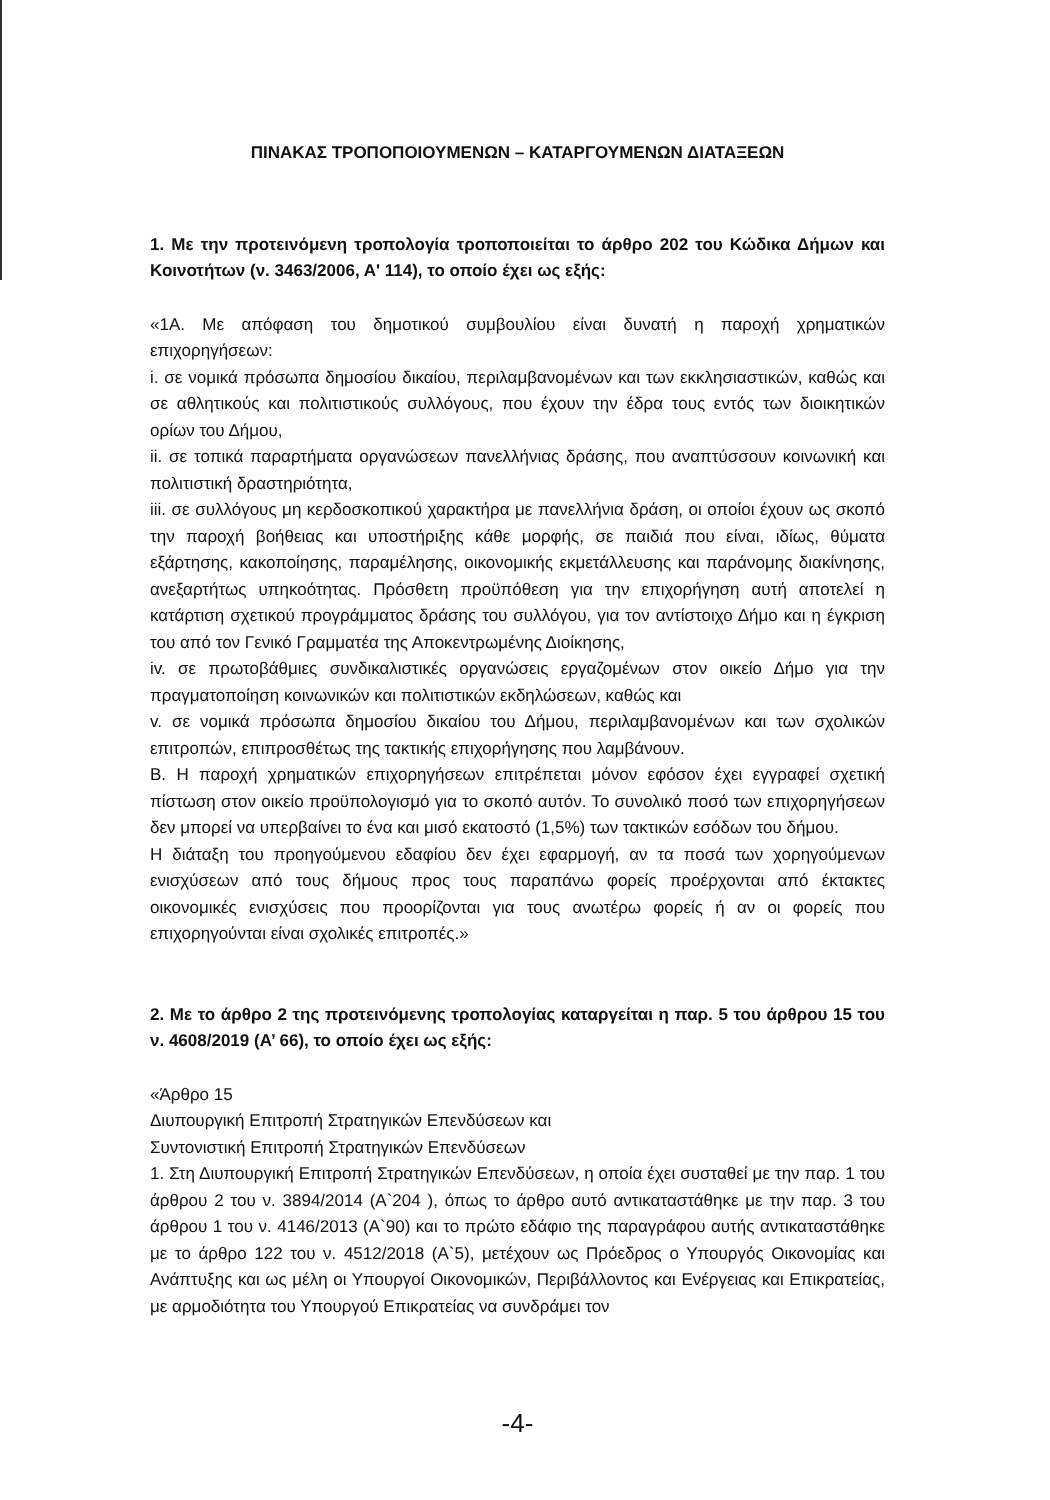ΠΙΝΑΚΑΣ ΤΡΟΠΟΠΟΙΟΥΜΕΝΩΝ – ΚΑΤΑΡΓΟΥΜΕΝΩΝ ΔΙΑΤΑΞΕΩΝ
1. Με την προτεινόμενη τροπολογία τροποποιείται το άρθρο 202 του Κώδικα Δήμων και Κοινοτήτων (ν. 3463/2006, Α' 114), το οποίο έχει ως εξής:
«1Α. Με απόφαση του δημοτικού συμβουλίου είναι δυνατή η παροχή χρηματικών επιχορηγήσεων:
i. σε νομικά πρόσωπα δημοσίου δικαίου, περιλαμβανομένων και των εκκλησιαστικών, καθώς και σε αθλητικούς και πολιτιστικούς συλλόγους, που έχουν την έδρα τους εντός των διοικητικών ορίων του Δήμου,
ii. σε τοπικά παραρτήματα οργανώσεων πανελλήνιας δράσης, που αναπτύσσουν κοινωνική και πολιτιστική δραστηριότητα,
iii. σε συλλόγους μη κερδοσκοπικού χαρακτήρα με πανελλήνια δράση, οι οποίοι έχουν ως σκοπό την παροχή βοήθειας και υποστήριξης κάθε μορφής, σε παιδιά που είναι, ιδίως, θύματα εξάρτησης, κακοποίησης, παραμέλησης, οικονομικής εκμετάλλευσης και παράνομης διακίνησης, ανεξαρτήτως υπηκοότητας. Πρόσθετη προϋπόθεση για την επιχορήγηση αυτή αποτελεί η κατάρτιση σχετικού προγράμματος δράσης του συλλόγου, για τον αντίστοιχο Δήμο και η έγκριση του από τον Γενικό Γραμματέα της Αποκεντρωμένης Διοίκησης,
iv. σε πρωτοβάθμιες συνδικαλιστικές οργανώσεις εργαζομένων στον οικείο Δήμο για την πραγματοποίηση κοινωνικών και πολιτιστικών εκδηλώσεων, καθώς και
v. σε νομικά πρόσωπα δημοσίου δικαίου του Δήμου, περιλαμβανομένων και των σχολικών επιτροπών, επιπροσθέτως της τακτικής επιχορήγησης που λαμβάνουν.
Β. Η παροχή χρηματικών επιχορηγήσεων επιτρέπεται μόνον εφόσον έχει εγγραφεί σχετική πίστωση στον οικείο προϋπολογισμό για το σκοπό αυτόν. Το συνολικό ποσό των επιχορηγήσεων δεν μπορεί να υπερβαίνει το ένα και μισό εκατοστό (1,5%) των τακτικών εσόδων του δήμου.
Η διάταξη του προηγούμενου εδαφίου δεν έχει εφαρμογή, αν τα ποσά των χορηγούμενων ενισχύσεων από τους δήμους προς τους παραπάνω φορείς προέρχονται από έκτακτες οικονομικές ενισχύσεις που προορίζονται για τους ανωτέρω φορείς ή αν οι φορείς που επιχορηγούνται είναι σχολικές επιτροπές.»
2. Με το άρθρο 2 της προτεινόμενης τροπολογίας καταργείται η παρ. 5 του άρθρου 15 του ν. 4608/2019 (Α’ 66), το οποίο έχει ως εξής:
«Άρθρο 15
Διυπουργική Επιτροπή Στρατηγικών Επενδύσεων και
Συντονιστική Επιτροπή Στρατηγικών Επενδύσεων
1. Στη Διυπουργική Επιτροπή Στρατηγικών Επενδύσεων, η οποία έχει συσταθεί με την παρ. 1 του άρθρου 2 του ν. 3894/2014 (Α`204 ), όπως το άρθρο αυτό αντικαταστάθηκε με την παρ. 3 του άρθρου 1 του ν. 4146/2013 (Α`90) και το πρώτο εδάφιο της παραγράφου αυτής αντικαταστάθηκε με το άρθρο 122 του ν. 4512/2018 (Α`5), μετέχουν ως Πρόεδρος ο Υπουργός Οικονομίας και Ανάπτυξης και ως μέλη οι Υπουργοί Οικονομικών, Περιβάλλοντος και Ενέργειας και Επικρατείας, με αρμοδιότητα του Υπουργού Επικρατείας να συνδράμει τον
-4-